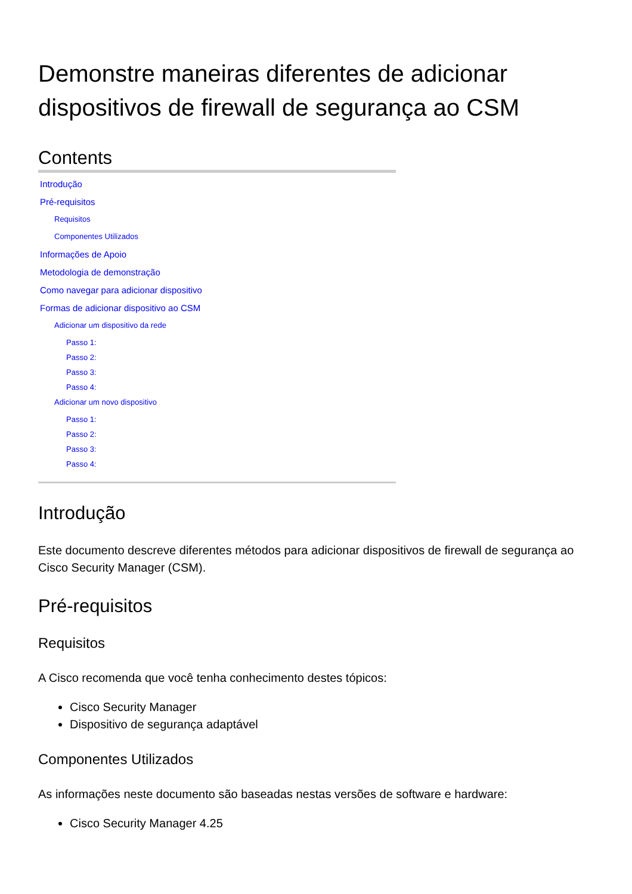Demonstre maneiras diferentes de adicionar dispositivos de firewall de segurança ao CSM
Contents
Introdução
Pré-requisitos
Requisitos
Componentes Utilizados
Informações de Apoio
Metodologia de demonstração
Como navegar para adicionar dispositivo
Formas de adicionar dispositivo ao CSM
Adicionar um dispositivo da rede
Passo 1:
Passo 2:
Passo 3:
Passo 4:
Adicionar um novo dispositivo
Passo 1:
Passo 2:
Passo 3:
Passo 4:
Introdução
Este documento descreve diferentes métodos para adicionar dispositivos de firewall de segurança ao Cisco Security Manager (CSM).
Pré-requisitos
Requisitos
A Cisco recomenda que você tenha conhecimento destes tópicos:
Cisco Security Manager
Dispositivo de segurança adaptável
Componentes Utilizados
As informações neste documento são baseadas nestas versões de software e hardware:
Cisco Security Manager 4.25